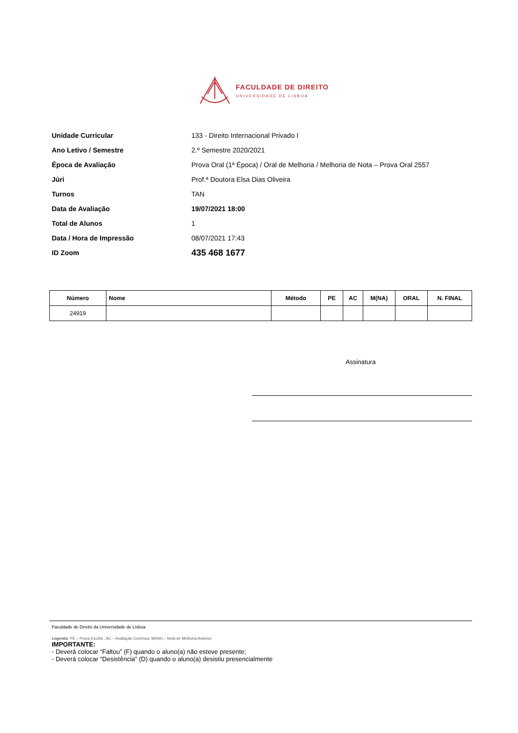FACULDADE DE DIREITO
UNIVERSIDADE DE LISBOA
Unidade Curricular 133 - Direito Internacional Privado I
Ano Letivo / Semestre 2.º Semestre 2020/2021
Época de Avaliação Prova Oral (1ª Época) / Oral de Melhoria / Melhoria de Nota – Prova Oral 2557
Júri Prof.ª Doutora Elsa Dias Oliveira
Turnos TAN
Data de Avaliação 19/07/2021 18:00
Total de Alunos 1
Data / Hora de Impressão 08/07/2021 17:43
ID Zoom 435 468 1677
| Número | Nome | Método | PE | AC | M(NA) | ORAL | N. FINAL |
| --- | --- | --- | --- | --- | --- | --- | --- |
| 24919 | | | | | | | |
Assinatura
Faculdade de Direito da Universidade de Lisboa
Legenda: PE – Prova Escrita ; AC – Avaliação Contínua; M(NA) – Nota de Melhoria Anterior;
IMPORTANTE:
- Deverá colocar “Faltou” (F) quando o aluno(a) não esteve presente;
- Deverá colocar “Desistência” (D) quando o aluno(a) desistiu presencialmente